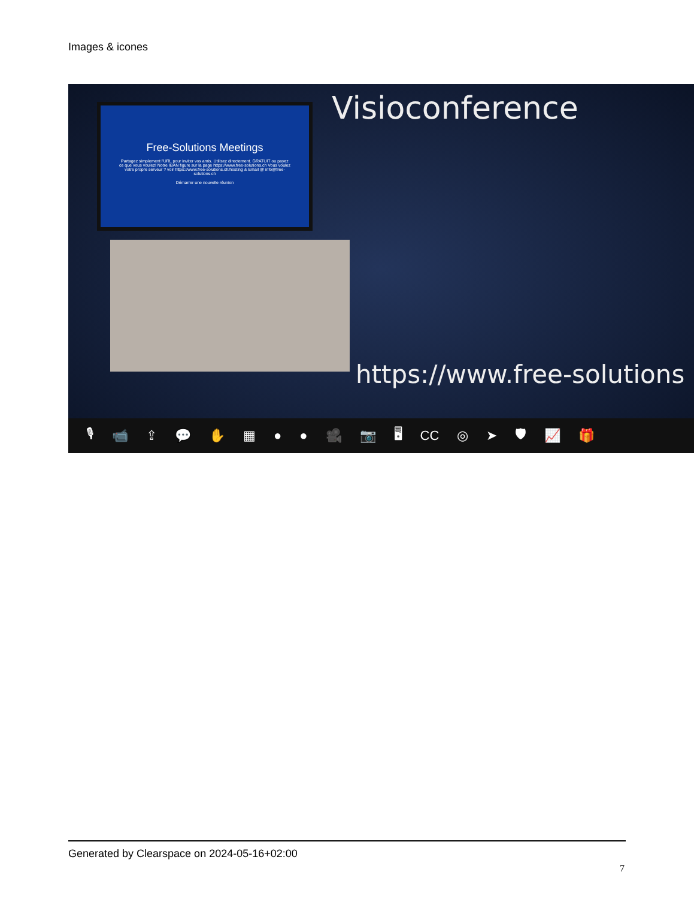Images & icones
Free-Solutions Meetings
Partagez simplement l'URL pour inviter vos amis. Utilisez directement. GRATUIT ou payez ce que vous voulez! Notre IBAN figure sur la page https://www.free-solutions.ch Vous voulez votre propre serveur ? voir https://www.free-solutions.ch/hosting & Email @ info@free-solutions.ch
Démarrer une nouvelle réunion
Visioconference
https://www.free-solutions
🎙 📹 ⇪ 💬 ✋ ▦ ● ● 🎥 📷 🖥 CC ◎ ➤ 🛡 📈 🎁
Generated by Clearspace on 2024-05-16+02:00
7